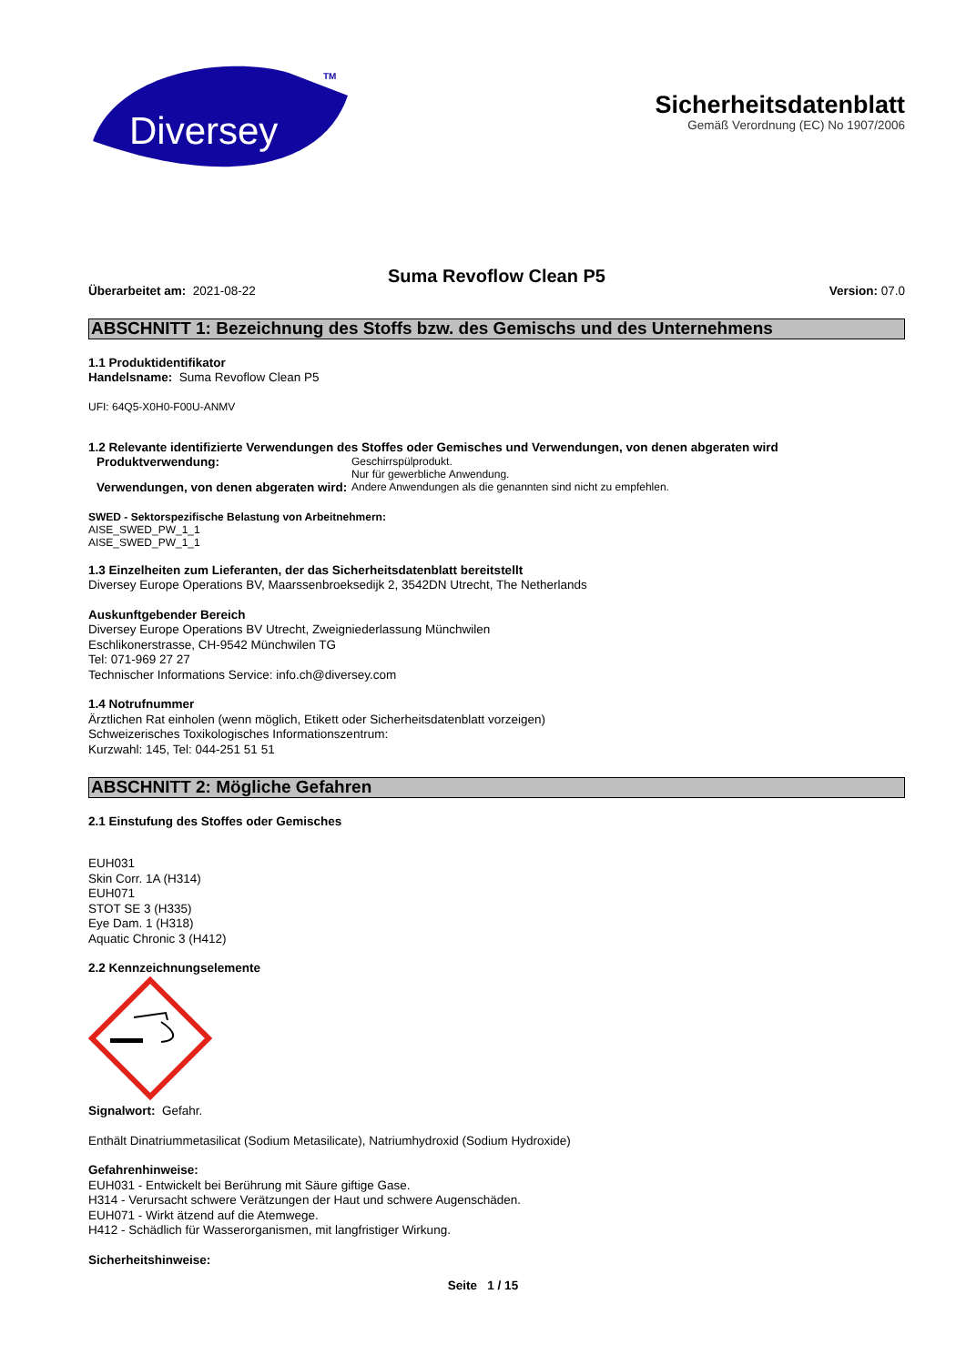Diversey
TM
Sicherheitsdatenblatt
Gemäß Verordnung (EC) No 1907/2006
Suma Revoflow Clean P5
Überarbeitet am: 2021-08-22 Version: 07.0
ABSCHNITT 1: Bezeichnung des Stoffs bzw. des Gemischs und des Unternehmens
1.1 Produktidentifikator
Handelsname: Suma Revoflow Clean P5
UFI: 64Q5-X0H0-F00U-ANMV
1.2 Relevante identifizierte Verwendungen des Stoffes oder Gemisches und Verwendungen, von denen abgeraten wird
Produktverwendung:
Geschirrspülprodukt.
Nur für gewerbliche Anwendung.
Verwendungen, von denen abgeraten wird:
Andere Anwendungen als die genannten sind nicht zu empfehlen.
SWED - Sektorspezifische Belastung von Arbeitnehmern:
AISE_SWED_PW_1_1
AISE_SWED_PW_1_1
1.3 Einzelheiten zum Lieferanten, der das Sicherheitsdatenblatt bereitstellt
Diversey Europe Operations BV, Maarssenbroeksedijk 2, 3542DN Utrecht, The Netherlands
Auskunftgebender Bereich
Diversey Europe Operations BV Utrecht, Zweigniederlassung Münchwilen
Eschlikonerstrasse, CH-9542 Münchwilen TG
Tel: 071-969 27 27
Technischer Informations Service: info.ch@diversey.com
1.4 Notrufnummer
Ärztlichen Rat einholen (wenn möglich, Etikett oder Sicherheitsdatenblatt vorzeigen)
Schweizerisches Toxikologisches Informationszentrum:
Kurzwahl: 145, Tel: 044-251 51 51
ABSCHNITT 2: Mögliche Gefahren
2.1 Einstufung des Stoffes oder Gemisches
EUH031
Skin Corr. 1A (H314)
EUH071
STOT SE 3 (H335)
Eye Dam. 1 (H318)
Aquatic Chronic 3 (H412)
2.2 Kennzeichnungselemente
Signalwort: Gefahr.
Enthält Dinatriummetasilicat (Sodium Metasilicate), Natriumhydroxid (Sodium Hydroxide)
Gefahrenhinweise:
EUH031 - Entwickelt bei Berührung mit Säure giftige Gase.
H314 - Verursacht schwere Verätzungen der Haut und schwere Augenschäden.
EUH071 - Wirkt ätzend auf die Atemwege.
H412 - Schädlich für Wasserorganismen, mit langfristiger Wirkung.
Sicherheitshinweise:
Seite 1 / 15